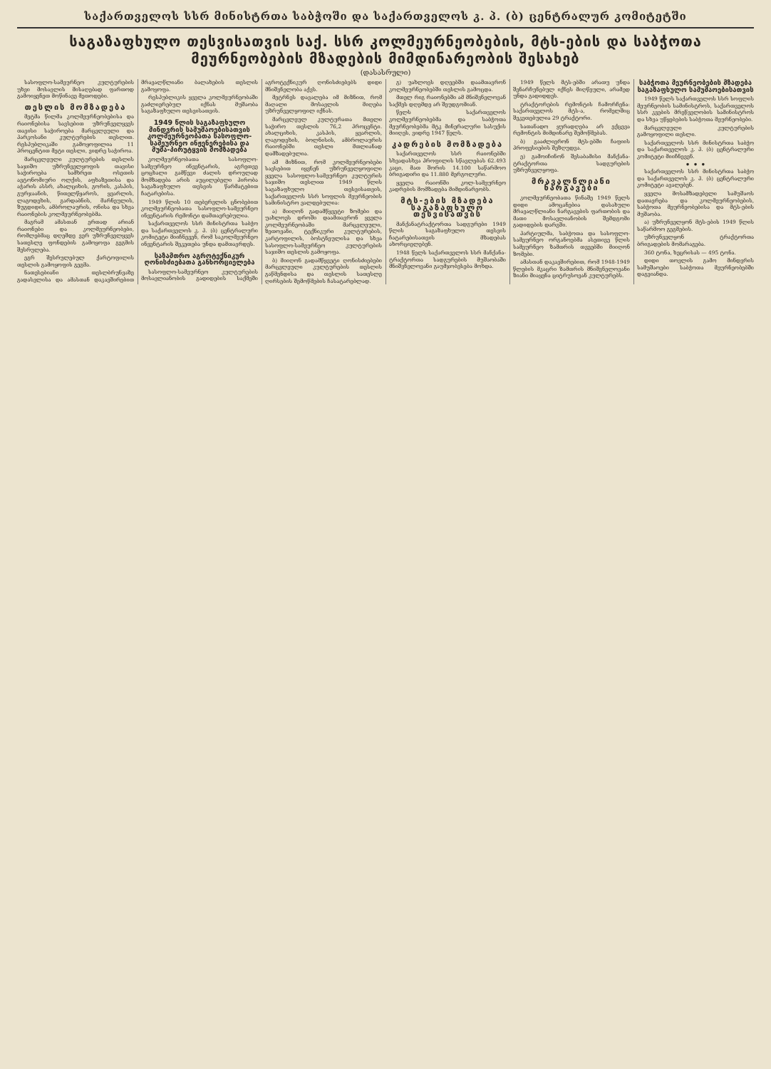საქართველოს სსრ მინისტრთა საბჭოში და საქართველოს კ. პ. (ბ) ცენტრალურ კომიტეტში
საგაზაფხულო თესვისათვის საქ. სსრ კოლმეურნეობების, მტს-ების და საბჭოთა მეურნეობების მზადების მიმდინარეობის შესახებ
(დასასრული)
სასოფლო-სამეურნეო კულტურების უხვი მოსავლის მისაღებად ფართოდ გამოიყენეთ მოწინავე მეთოდები.
თესლის მომზადება
მეტმა წილმა კოლმეურნეობებისა და რაიონებისა სავსებით უზრუნველყვეს თავისი საჭიროება მარცვლეული და პარკოსანი კულტურების თესლით. რესპუბლიკაში გამოყოფილია 11 პროცენტით მეტი თესლი, ვიდრე საჭიროა.
მარცვლეული კულტურების თესლის საჯიშო უზრუნველყოფის თავისი საჭიროება სამხრეთ ოსეთის ავტონომიური ოლქის, აფხაზეთისა და აჭარის ასსრ, ახალციხის, გორის, კასპის, გურჯაანის, წითელწყაროს, ყვარლის, ლაგოდეხის, გარდაბნის, მარნეულის, ზუგდიდის, ამბროლაურის, ონისა და სხვა რაიონების კოლმეურნეობებმა.
მაგრამ ამასთან ერთად არიან რაიონები და კოლმეურნეობები, რომლებმაც დღემდე ვერ უზრუნველყვეს სათესლე ფონდების გამოყოფა გეგმის შესრულება.
ეგრ შესრულებულ ქარტოფილის თესლის გამოყოფის გეგმა.
ნათესებიანი თესლბრუნვაზე გადასვლისა და ამასთან დაკავშირებით მრავალწლიანი ბალახების თესლის გამოყოფა.
რესპუბლიკის ყველა კოლმეურნეობაში გაძლიერებულ იქნას მუშაობა საგაზაფხულო თესვისათვის.
1949 წლის საგაზაფხულო მინდვრის სამუშაოებისათვის კოლმეურნეობათა სასოფლო-სამეურნეო ინჟენერებისა და მუშა-პირუტყვის მომზადება
კოლმეურნეობათა სასოფლო-სამეურნეო ინვენტარის, აგრეთვე ცოცხალი გამწევი ძალის დროულად მომზადება არის აუცილებელი პირობა საგაზაფხულო თესვის წარმატებით ჩატარებისა.
1949 წლის 10 თებერვლის ცნობებით კოლმეურნეობათა სასოფლო-სამეურნეო ინვენტარის რემონტი დამთავრებულია.
საქართველოს სსრ მინისტრთა საბჭო და საქართველოს კ. პ. (ბ) ცენტრალური კომიტეტი მიიჩნევენ, რომ საკოლმეურნეო ინვენტარის შეკეთება უნდა დამთავრდეს.
საზამთრო აგროტექნიკურ ღონისძიებათა განხორციელება
სასოფლო-სამეურნეო კულტურების მოსავლიანობის გადიდების საქმეში აგროტექნიკურ ღონისძიებებს დიდი მნიშვნელობა აქვს.
მეტრნეს დავალება იმ მიზნით, რომ მაღალი მოსავლის მიღება უზრუნველყოფილ იქნას.
მარცვლეულ კულტურათა მთელი საჭირო თესლის 76,2 პროცენტი. ახალციხის, კასპის, ყვარლის, ლაგოდეხის, ბოლნისის, ამბროლაურის რაიონებში თესლი მთლიანად დამზადებულია.
ამ მიზნით, რომ კოლმეურნეობები სავსებით იყვნენ უზრუნველყოფილი ყველა სასოფლო-სამეურნეო კულტურის საჯიშო თესლით 1949 წლის საგაზაფხულო თესვისათვის, საქართველოს სსრ სოფლის მეურნეობის სამინისტრო ვალდებულია:
ა) მიიღონ გადამწყვეტი ზომები და უახლოეს დროში დაამთავრონ ყველა კოლმეურნეობაში მარცვლეული, ზეთოვანი, ტექნიკური კულტურების, კარტოფილის, ბოსტნეულისა და სხვა სასოფლო-სამეურნეო კულტურების საჯიშო თესლის გამოყოფა.
ბ) მიიღონ გადამწყვეტი ღონისძიებები მარცვლეული კულტურების თესლის გაწმენდისა და თესლის სათესლე ღირსების შემოწმების ჩასატარებლად.
გ) უახლოეს დღეებში დაამთავრონ კოლმეურნეობებში თესლის გამოცდა.
მთელ რიგ რაიონებში ამ მნიშვნელოვან საქმეს დღემდე არ შეუდგომიან.
წელს საქართველოს კოლმეურნეობებმა და საბჭოთა მეურნეობებმა მტკ მინერალური სასუქის მიიღეს, ვიდრე 1947 წელს.
კადრების მომზადება
საქართველოს სსრ რაიონებში სხვადასხვა პროფილის სწავლებას 62.493 კაცი, მათ შორის 14.100 საწარმოო ბრიგადირი და 11.880 მერგოლური.
ყველა რაიონში კოლ-სამეურნეო კადრების მომზადება მიმდინარეობს.
მტს-ების მზადება საგაზაფხულო თესვისათვის
მანქანატრაქტორთა სადგურები 1949 წლის საგაზაფხულო თესვის ჩატარებისათვის მზადებას ახორციელებენ.
1948 წელს საქართველოს სსრ მანქანა-ტრაქტორთა სადგურების მუშაობაში მნიშვნელოვანი გაუმჯობესება მოხდა.
1949 წელს მტს-ებში არათუ უნდა შენარჩუნებულ იქნეს მიღწეული, არამედ უნდა გადიდდეს.
ტრაქტორების რემონტის ჩამორჩენა: საქართველოს მტს-ა, რომელშიც შეკეთებულია 29 ტრაქტორი.
სათანადო ყურადღება არ ექცევა რემონტის მიმდინარე შემოწმებას.
ბ) გააძლიერონ მტს-ებში ჩაფიის პროფესიების შეზღუდვა.
ე) გამოიჩინონ შესაბამისი მანქანა-ტრაქტორთა სადგურების უზრუნველყოფა.
მრავალწლიანი ნარგავები
კოლმეურნეობათა წინაშე 1949 წელს დიდი ამოცანებია დასახული მრავალწლიანი ნარგავების ფართობის და მათი მოსავლიანობის შემდგომი გადიდების დარგში.
პარტიულმა, საბჭოთა და სასოფლო-სამეურნეო ორგანოებმა ასეთივე წლის სამეურნეო ზამთრის თვეებში მიიღონ ზომები.
ამასთან დაკავშირებით, რომ 1948-1949 წლების მკაცრი ზამთრის მნიშვნელოვანი ზიანი მიაყენა ციტრუსოვან კულტურებს.
საბჭოთა მეურნეობების მზადება საგაზაფხულო სამუშაოებისათვის
1949 წელს საქართველოს სსრ სოფლის მეურნეობის სამინისტროს, საქართველოს სსრ კვების მრეწველობის სამინისტროს და სხვა უწყებების საბჭოთა მეურნეობები.
მარცვლეული კულტურების გამოყოფილი თესლი.
საქართველოს სსრ მინისტრთა საბჭო და საქართველოს კ. პ. (ბ) ცენტრალური კომიტეტი მიიჩნევენ.
• • •
საქართველოს სსრ მინისტრთა საბჭო და საქართველოს კ. პ. (ბ) ცენტრალური კომიტეტი ავალებენ.
ყველა მოსამზადებელი სამუშაოს დათავრება და კოლმეურნეობების, საბჭოთა მეურნეობებისა და მტს-ების მუშაობა.
ა) უზრუნველყონ მტს-ების 1949 წლის საწარმოო გეგმების.
უზრუნველყონ ტრაქტორთა ბრიგადების მომარაგება.
360 ტონა, ხეცრისას — 495 ტონა.
დიდი თოვლის გამო მინდვრის სამუშაოები საბჭოთა მეურნეობებში დაგვიანდა.